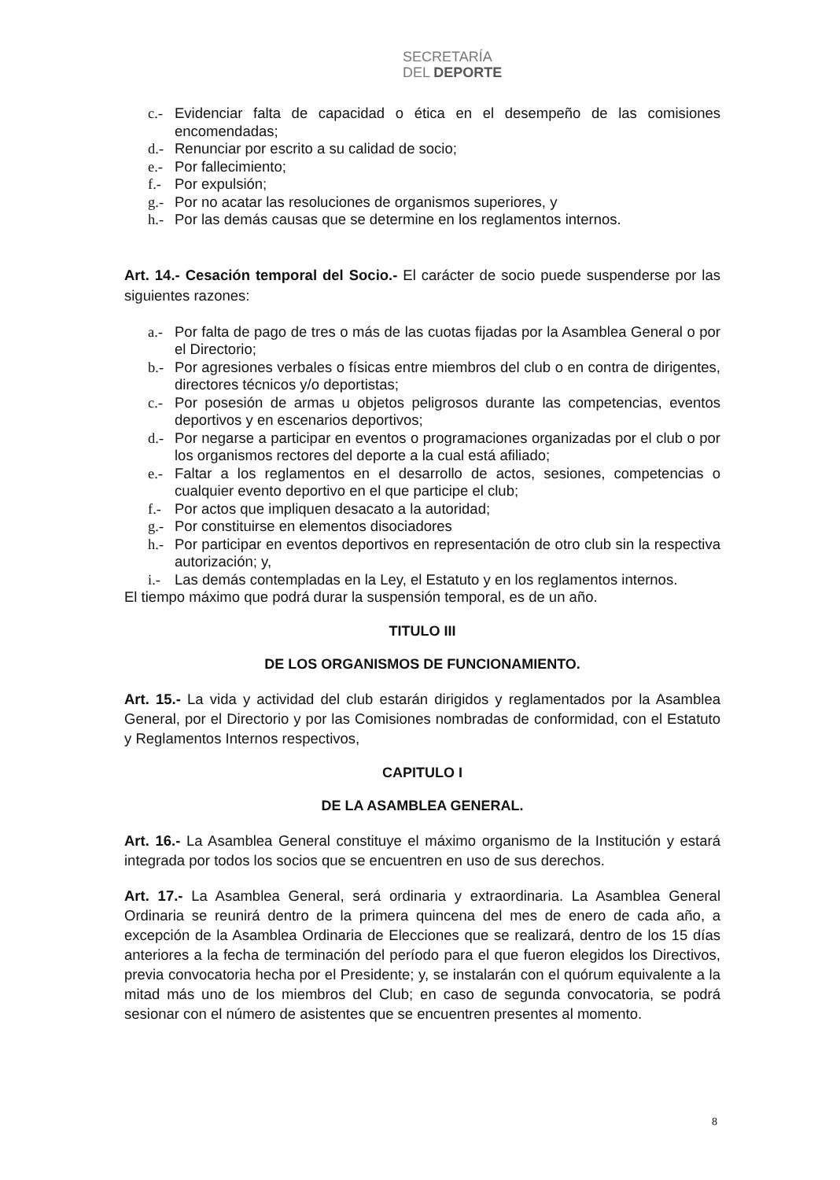SECRETARÍA
DEL DEPORTE
c.- Evidenciar falta de capacidad o ética en el desempeño de las comisiones encomendadas;
d.- Renunciar por escrito a su calidad de socio;
e.- Por fallecimiento;
f.- Por expulsión;
g.- Por no acatar las resoluciones de organismos superiores, y
h.- Por las demás causas que se determine en los reglamentos internos.
Art. 14.- Cesación temporal del Socio.- El carácter de socio puede suspenderse por las siguientes razones:
a.- Por falta de pago de tres o más de las cuotas fijadas por la Asamblea General o por el Directorio;
b.- Por agresiones verbales o físicas entre miembros del club o en contra de dirigentes, directores técnicos y/o deportistas;
c.- Por posesión de armas u objetos peligrosos durante las competencias, eventos deportivos y en escenarios deportivos;
d.- Por negarse a participar en eventos o programaciones organizadas por el club o por los organismos rectores del deporte a la cual está afiliado;
e.- Faltar a los reglamentos en el desarrollo de actos, sesiones, competencias o cualquier evento deportivo en el que participe el club;
f.- Por actos que impliquen desacato a la autoridad;
g.- Por constituirse en elementos disociadores
h.- Por participar en eventos deportivos en representación de otro club sin la respectiva autorización; y,
i.- Las demás contempladas en la Ley, el Estatuto y en los reglamentos internos.
El tiempo máximo que podrá durar la suspensión temporal, es de un año.
TITULO III
DE LOS ORGANISMOS DE FUNCIONAMIENTO.
Art. 15.- La vida y actividad del club estarán dirigidos y reglamentados por la Asamblea General, por el Directorio y por las Comisiones nombradas de conformidad, con el Estatuto y Reglamentos Internos respectivos,
CAPITULO I
DE LA ASAMBLEA GENERAL.
Art. 16.- La Asamblea General constituye el máximo organismo de la Institución y estará integrada por todos los socios que se encuentren en uso de sus derechos.
Art. 17.- La Asamblea General, será ordinaria y extraordinaria. La Asamblea General Ordinaria se reunirá dentro de la primera quincena del mes de enero de cada año, a excepción de la Asamblea Ordinaria de Elecciones que se realizará, dentro de los 15 días anteriores a la fecha de terminación del período para el que fueron elegidos los Directivos, previa convocatoria hecha por el Presidente; y, se instalarán con el quórum equivalente a la mitad más uno de los miembros del Club; en caso de segunda convocatoria, se podrá sesionar con el número de asistentes que se encuentren presentes al momento.
8